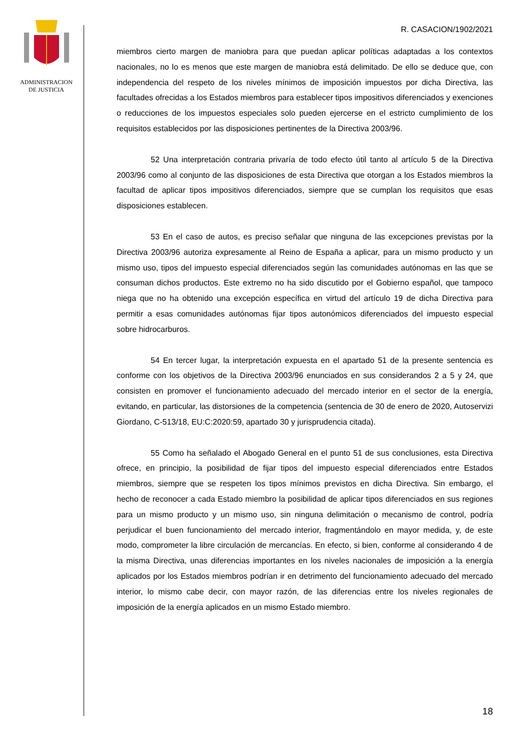ADMINISTRACION
DE JUSTICIA
R. CASACION/1902/2021
miembros cierto margen de maniobra para que puedan aplicar políticas adaptadas a los contextos nacionales, no lo es menos que este margen de maniobra está delimitado. De ello se deduce que, con independencia del respeto de los niveles mínimos de imposición impuestos por dicha Directiva, las facultades ofrecidas a los Estados miembros para establecer tipos impositivos diferenciados y exenciones o reducciones de los impuestos especiales solo pueden ejercerse en el estricto cumplimiento de los requisitos establecidos por las disposiciones pertinentes de la Directiva 2003/96.
52 Una interpretación contraria privaría de todo efecto útil tanto al artículo 5 de la Directiva 2003/96 como al conjunto de las disposiciones de esta Directiva que otorgan a los Estados miembros la facultad de aplicar tipos impositivos diferenciados, siempre que se cumplan los requisitos que esas disposiciones establecen.
53 En el caso de autos, es preciso señalar que ninguna de las excepciones previstas por la Directiva 2003/96 autoriza expresamente al Reino de España a aplicar, para un mismo producto y un mismo uso, tipos del impuesto especial diferenciados según las comunidades autónomas en las que se consuman dichos productos. Este extremo no ha sido discutido por el Gobierno español, que tampoco niega que no ha obtenido una excepción específica en virtud del artículo 19 de dicha Directiva para permitir a esas comunidades autónomas fijar tipos autonómicos diferenciados del impuesto especial sobre hidrocarburos.
54 En tercer lugar, la interpretación expuesta en el apartado 51 de la presente sentencia es conforme con los objetivos de la Directiva 2003/96 enunciados en sus considerandos 2 a 5 y 24, que consisten en promover el funcionamiento adecuado del mercado interior en el sector de la energía, evitando, en particular, las distorsiones de la competencia (sentencia de 30 de enero de 2020, Autoservizi Giordano, C-513/18, EU:C:2020:59, apartado 30 y jurisprudencia citada).
55 Como ha señalado el Abogado General en el punto 51 de sus conclusiones, esta Directiva ofrece, en principio, la posibilidad de fijar tipos del impuesto especial diferenciados entre Estados miembros, siempre que se respeten los tipos mínimos previstos en dicha Directiva. Sin embargo, el hecho de reconocer a cada Estado miembro la posibilidad de aplicar tipos diferenciados en sus regiones para un mismo producto y un mismo uso, sin ninguna delimitación o mecanismo de control, podría perjudicar el buen funcionamiento del mercado interior, fragmentándolo en mayor medida, y, de este modo, comprometer la libre circulación de mercancías. En efecto, si bien, conforme al considerando 4 de la misma Directiva, unas diferencias importantes en los niveles nacionales de imposición a la energía aplicados por los Estados miembros podrían ir en detrimento del funcionamiento adecuado del mercado interior, lo mismo cabe decir, con mayor razón, de las diferencias entre los niveles regionales de imposición de la energía aplicados en un mismo Estado miembro.
18